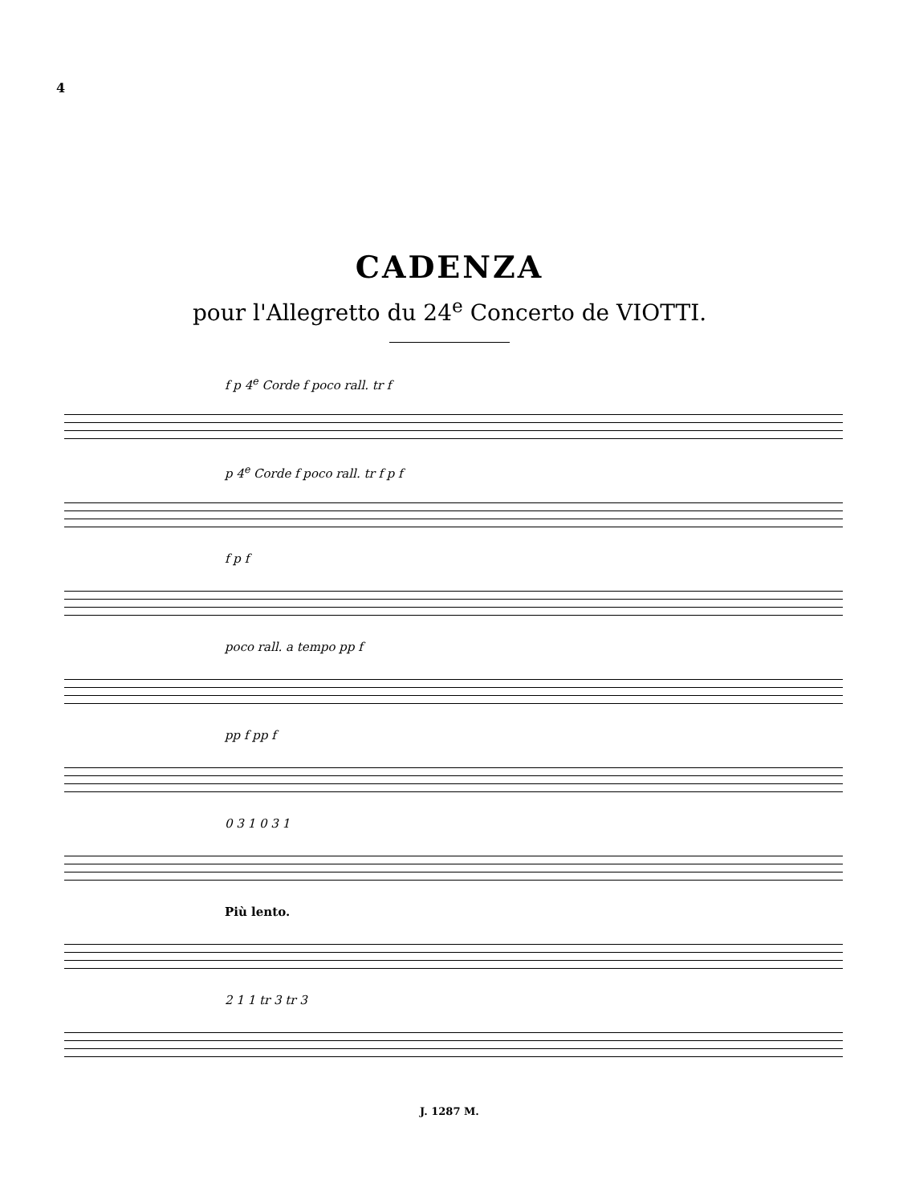4
CADENZA
pour l'Allegretto du 24<sup>e</sup> Concerto de VIOTTI.
f p 4<sup>e</sup> Corde f poco rall. tr f
p 4<sup>e</sup> Corde f poco rall. tr f p f
f p f
poco rall. a tempo pp f
pp f pp f
0 3 1 0 3 1
Più lento.
2 1 1 tr 3 tr 3
J. 1287 M.